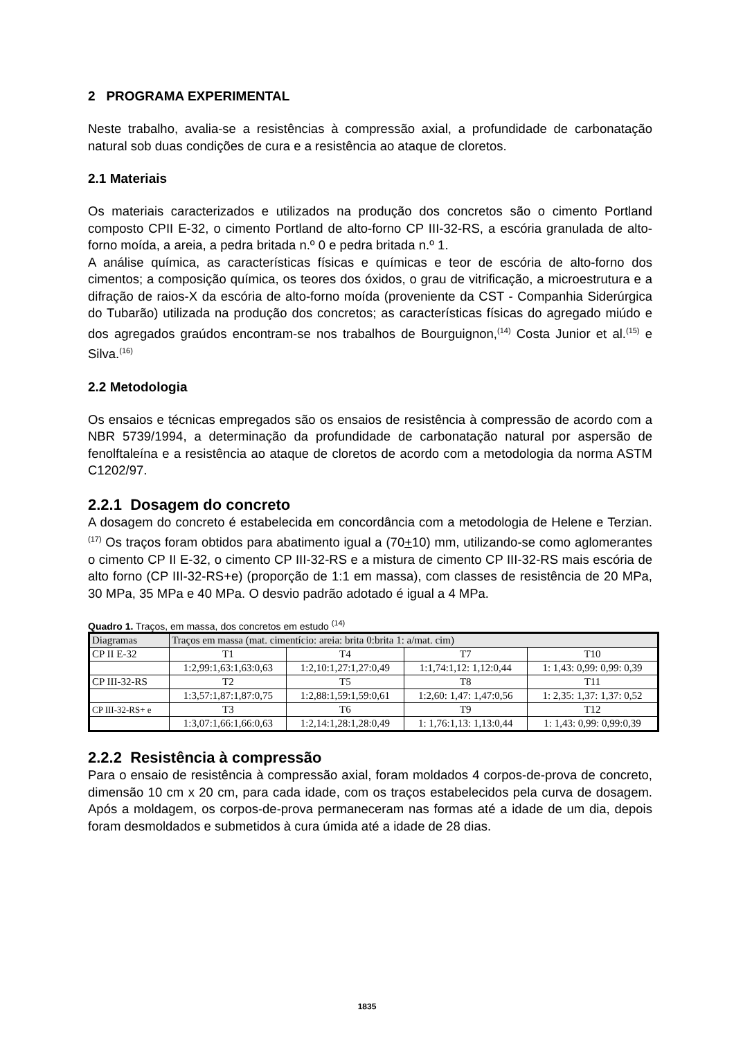2 PROGRAMA EXPERIMENTAL
Neste trabalho, avalia-se a resistências à compressão axial, a profundidade de carbonatação natural sob duas condições de cura e a resistência ao ataque de cloretos.
2.1 Materiais
Os materiais caracterizados e utilizados na produção dos concretos são o cimento Portland composto CPII E-32, o cimento Portland de alto-forno CP III-32-RS, a escória granulada de alto-forno moída, a areia, a pedra britada n.º 0 e pedra britada n.º 1.
A análise química, as características físicas e químicas e teor de escória de alto-forno dos cimentos; a composição química, os teores dos óxidos, o grau de vitrificação, a microestrutura e a difração de raios-X da escória de alto-forno moída (proveniente da CST - Companhia Siderúrgica do Tubarão) utilizada na produção dos concretos; as características físicas do agregado miúdo e dos agregados graúdos encontram-se nos trabalhos de Bourguignon,<sup>(14)</sup> Costa Junior et al.<sup>(15)</sup> e Silva.<sup>(16)</sup>
2.2 Metodologia
Os ensaios e técnicas empregados são os ensaios de resistência à compressão de acordo com a NBR 5739/1994, a determinação da profundidade de carbonatação natural por aspersão de fenolftaleína e a resistência ao ataque de cloretos de acordo com a metodologia da norma ASTM C1202/97.
2.2.1 Dosagem do concreto
A dosagem do concreto é estabelecida em concordância com a metodologia de Helene e Terzian.<sup>(17)</sup> Os traços foram obtidos para abatimento igual a (70+10) mm, utilizando-se como aglomerantes o cimento CP II E-32, o cimento CP III-32-RS e a mistura de cimento CP III-32-RS mais escória de alto forno (CP III-32-RS+e) (proporção de 1:1 em massa), com classes de resistência de 20 MPa, 30 MPa, 35 MPa e 40 MPa. O desvio padrão adotado é igual a 4 MPa.
Quadro 1. Traços, em massa, dos concretos em estudo <sup>(14)</sup>
| Diagramas | Traços em massa (mat. cimentício: areia: brita 0:brita 1: a/mat. cim) | | | |
| CP II E-32 | T1 | T4 | T7 | T10 |
| | 1:2,99:1,63:1,63:0,63 | 1:2,10:1,27:1,27:0,49 | 1:1,74:1,12: 1,12:0,44 | 1: 1,43: 0,99: 0,99: 0,39 |
| CP III-32-RS | T2 | T5 | T8 | T11 |
| | 1:3,57:1,87:1,87:0,75 | 1:2,88:1,59:1,59:0,61 | 1:2,60: 1,47: 1,47:0,56 | 1: 2,35: 1,37: 1,37: 0,52 |
| CP III-32-RS+ e | T3 | T6 | T9 | T12 |
| | 1:3,07:1,66:1,66:0,63 | 1:2,14:1,28:1,28:0,49 | 1: 1,76:1,13: 1,13:0,44 | 1: 1,43: 0,99: 0,99:0,39 |
2.2.2 Resistência à compressão
Para o ensaio de resistência à compressão axial, foram moldados 4 corpos-de-prova de concreto, dimensão 10 cm x 20 cm, para cada idade, com os traços estabelecidos pela curva de dosagem. Após a moldagem, os corpos-de-prova permaneceram nas formas até a idade de um dia, depois foram desmoldados e submetidos à cura úmida até a idade de 28 dias.
1835